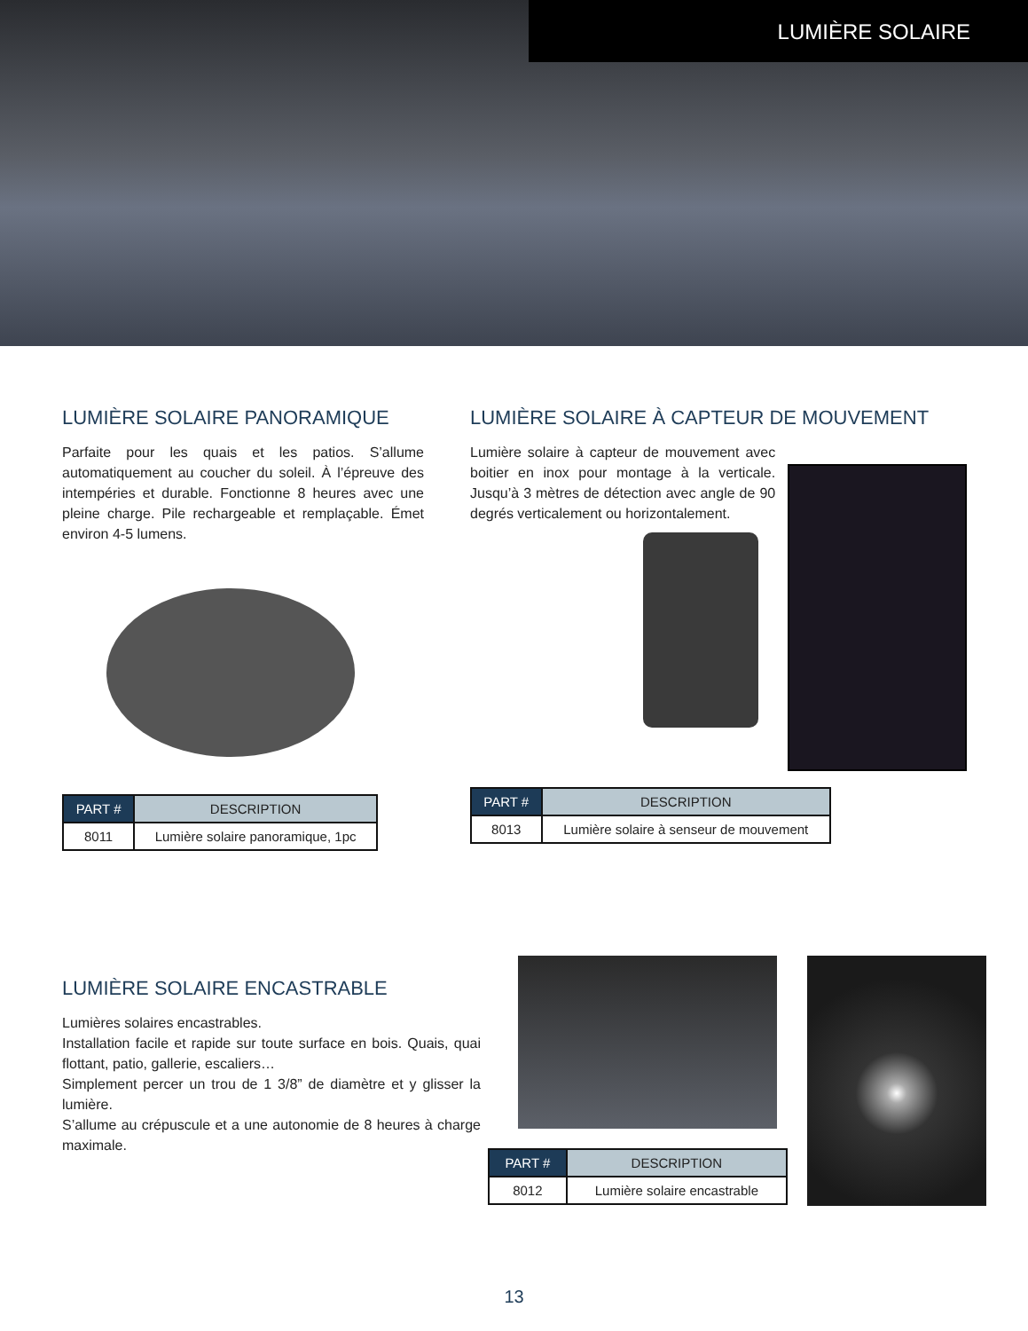LUMIÈRE SOLAIRE
LUMIÈRE SOLAIRE PANORAMIQUE
Parfaite pour les quais et les patios. S’allume automatiquement au coucher du soleil. À l’épreuve des intempéries et durable. Fonctionne 8 heures avec une pleine charge. Pile rechargeable et remplaçable. Émet environ 4-5 lumens.
| PART # | DESCRIPTION |
| --- | --- |
| 8011 | Lumière solaire panoramique, 1pc |
LUMIÈRE SOLAIRE À CAPTEUR DE MOUVEMENT
Lumière solaire à capteur de mouvement avec boitier en inox pour montage à la verticale. Jusqu’à 3 mètres de détection avec angle de 90 degrés verticalement ou horizontalement.
| PART # | DESCRIPTION |
| --- | --- |
| 8013 | Lumière solaire à senseur de mouvement |
LUMIÈRE SOLAIRE ENCASTRABLE
Lumières solaires encastrables.
Installation facile et rapide sur toute surface en bois. Quais, quai flottant, patio, gallerie, escaliers…
Simplement percer un trou de 1 3/8” de diamètre et y glisser la lumière.
S’allume au crépuscule et a une autonomie de 8 heures à charge maximale.
| PART # | DESCRIPTION |
| --- | --- |
| 8012 | Lumière solaire encastrable |
13